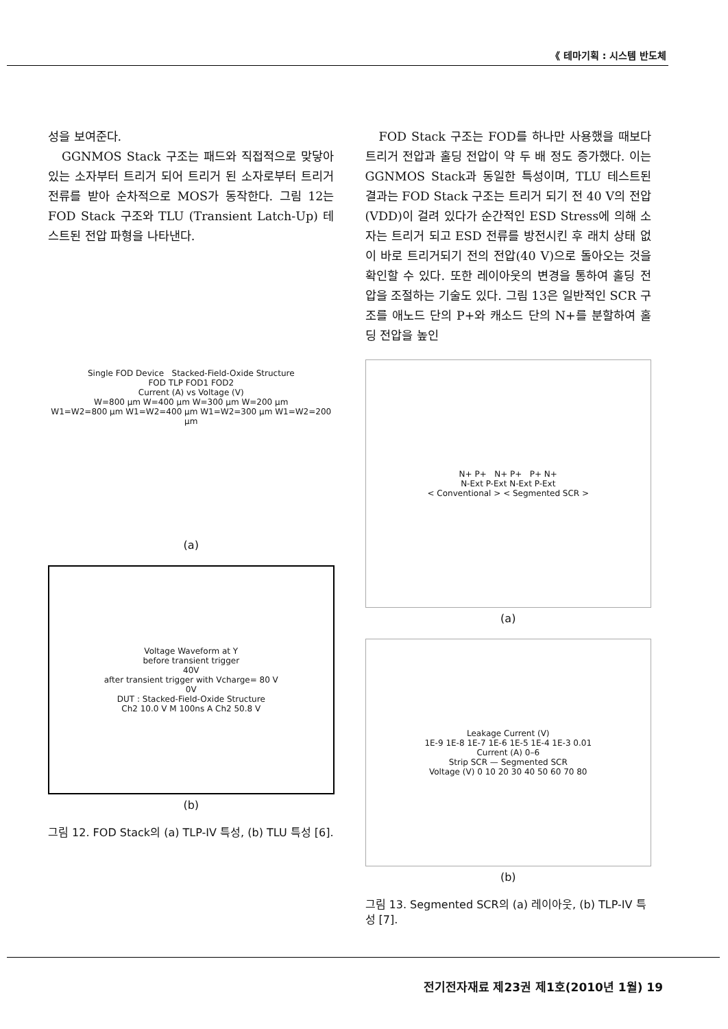《 테마기획 : 시스템 반도체
성을 보여준다.
GGNMOS Stack 구조는 패드와 직접적으로 맞닿아 있는 소자부터 트리거 되어 트리거 된 소자로부터 트리거 전류를 받아 순차적으로 MOS가 동작한다. 그림 12는 FOD Stack 구조와 TLU (Transient Latch-Up) 테스트된 전압 파형을 나타낸다.
Single FOD Device Stacked-Field-Oxide Structure
FOD TLP FOD1 FOD2
Current (A) vs Voltage (V)
W=800 μm W=400 μm W=300 μm W=200 μm
W1=W2=800 μm W1=W2=400 μm W1=W2=300 μm W1=W2=200 μm
(a)
Voltage Waveform at Y
before transient trigger
40V
after transient trigger with Vcharge= 80 V
0V
DUT : Stacked-Field-Oxide Structure
Ch2 10.0 V M 100ns A Ch2 50.8 V
(b)
그림 12. FOD Stack의 (a) TLP-IV 특성, (b) TLU 특성 [6].
FOD Stack 구조는 FOD를 하나만 사용했을 때보다 트리거 전압과 홀딩 전압이 약 두 배 정도 증가했다. 이는 GGNMOS Stack과 동일한 특성이며, TLU 테스트된 결과는 FOD Stack 구조는 트리거 되기 전 40 V의 전압 (VDD)이 걸려 있다가 순간적인 ESD Stress에 의해 소자는 트리거 되고 ESD 전류를 방전시킨 후 래치 상태 없이 바로 트리거되기 전의 전압(40 V)으로 돌아오는 것을 확인할 수 있다. 또한 레이아웃의 변경을 통하여 홀딩 전압을 조절하는 기술도 있다. 그림 13은 일반적인 SCR 구조를 애노드 단의 P+와 캐소드 단의 N+를 분할하여 홀딩 전압을 높인
N+ P+ N+ P+ P+ N+
N-Ext P-Ext N-Ext P-Ext
< Conventional > < Segmented SCR >
(a)
Leakage Current (V)
1E-9 1E-8 1E-7 1E-6 1E-5 1E-4 1E-3 0.01
Current (A) 0–6
Strip SCR — Segmented SCR
Voltage (V) 0 10 20 30 40 50 60 70 80
(b)
그림 13. Segmented SCR의 (a) 레이아웃, (b) TLP-IV 특성 [7].
전기전자재료 제23권 제1호(2010년 1월) 19